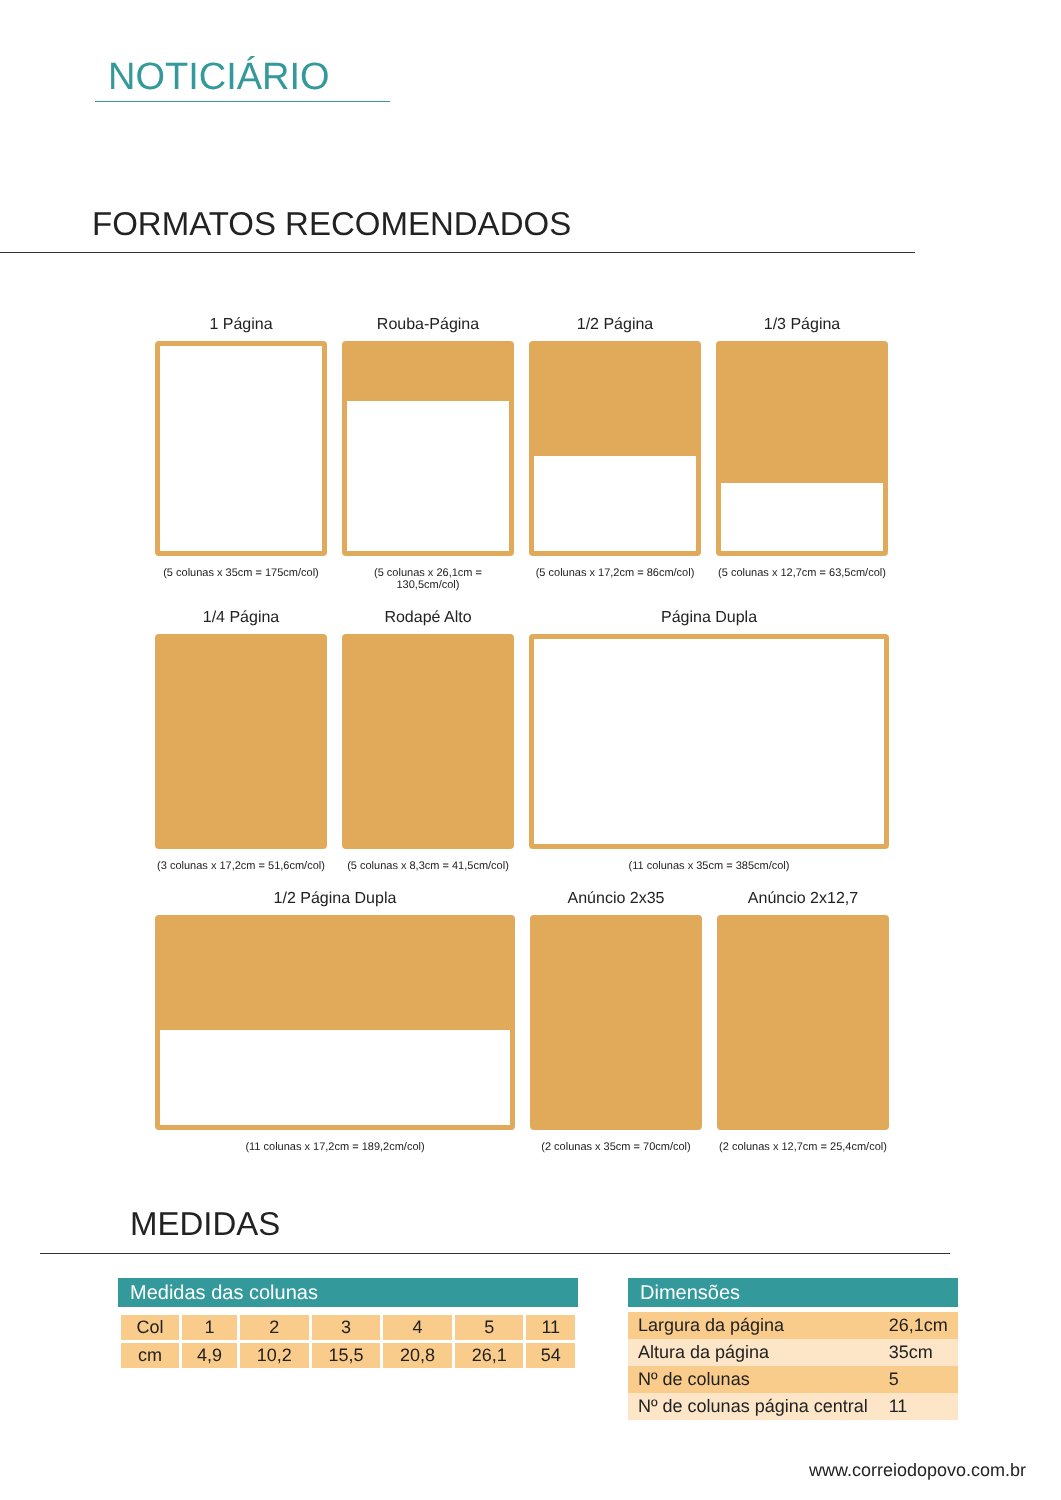NOTICIÁRIO
FORMATOS RECOMENDADOS
1 Página
(5 colunas x 35cm = 175cm/col)
Rouba-Página
(5 colunas x 26,1cm = 130,5cm/col)
1/2 Página
(5 colunas x 17,2cm = 86cm/col)
1/3 Página
(5 colunas x 12,7cm = 63,5cm/col)
1/4 Página
(3 colunas x 17,2cm = 51,6cm/col)
Rodapé Alto
(5 colunas x 8,3cm = 41,5cm/col)
Página Dupla
(11 colunas x 35cm = 385cm/col)
1/2 Página Dupla
(11 colunas x 17,2cm = 189,2cm/col)
Anúncio 2x35
(2 colunas x 35cm = 70cm/col)
Anúncio 2x12,7
(2 colunas x 12,7cm = 25,4cm/col)
MEDIDAS
Medidas das colunas
| Col | 1 | 2 | 3 | 4 | 5 | 11 |
| cm | 4,9 | 10,2 | 15,5 | 20,8 | 26,1 | 54 |
Dimensões
| Largura da página | 26,1cm |
| Altura da página | 35cm |
| Nº de colunas | 5 |
| Nº de colunas página central | 11 |
www.correiodopovo.com.br